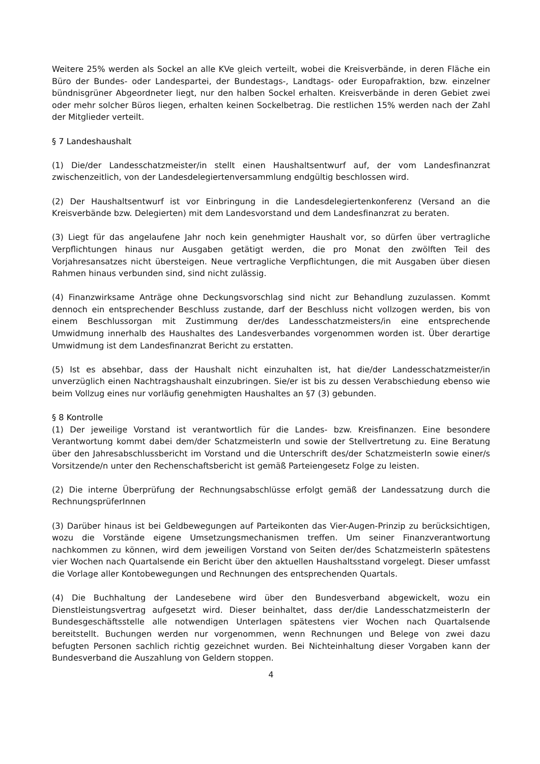Weitere 25% werden als Sockel an alle KVe gleich verteilt, wobei die Kreisverbände, in deren Fläche ein Büro der Bundes- oder Landespartei, der Bundestags-, Landtags- oder Europafraktion, bzw. einzelner bündnisgrüner Abgeordneter liegt, nur den halben Sockel erhalten. Kreisverbände in deren Gebiet zwei oder mehr solcher Büros liegen, erhalten keinen Sockelbetrag. Die restlichen 15% werden nach der Zahl der Mitglieder verteilt.
§ 7 Landeshaushalt
(1) Die/der Landesschatzmeister/in stellt einen Haushaltsentwurf auf, der vom Landesfinanzrat zwischenzeitlich, von der Landesdelegiertenversammlung endgültig beschlossen wird.
(2) Der Haushaltsentwurf ist vor Einbringung in die Landesdelegiertenkonferenz (Versand an die Kreisverbände bzw. Delegierten) mit dem Landesvorstand und dem Landesfinanzrat zu beraten.
(3) Liegt für das angelaufene Jahr noch kein genehmigter Haushalt vor, so dürfen über vertragliche Verpflichtungen hinaus nur Ausgaben getätigt werden, die pro Monat den zwölften Teil des Vorjahresansatzes nicht übersteigen. Neue vertragliche Verpflichtungen, die mit Ausgaben über diesen Rahmen hinaus verbunden sind, sind nicht zulässig.
(4) Finanzwirksame Anträge ohne Deckungsvorschlag sind nicht zur Behandlung zuzulassen. Kommt dennoch ein entsprechender Beschluss zustande, darf der Beschluss nicht vollzogen werden, bis von einem Beschlussorgan mit Zustimmung der/des Landesschatzmeisters/in eine entsprechende Umwidmung innerhalb des Haushaltes des Landesverbandes vorgenommen worden ist. Über derartige Umwidmung ist dem Landesfinanzrat Bericht zu erstatten.
(5) Ist es absehbar, dass der Haushalt nicht einzuhalten ist, hat die/der Landesschatzmeister/in unverzüglich einen Nachtragshaushalt einzubringen. Sie/er ist bis zu dessen Verabschiedung ebenso wie beim Vollzug eines nur vorläufig genehmigten Haushaltes an §7 (3) gebunden.
§ 8 Kontrolle
(1) Der jeweilige Vorstand ist verantwortlich für die Landes- bzw. Kreisfinanzen. Eine besondere Verantwortung kommt dabei dem/der SchatzmeisterIn und sowie der Stellvertretung zu. Eine Beratung über den Jahresabschlussbericht im Vorstand und die Unterschrift des/der SchatzmeisterIn sowie einer/s Vorsitzende/n unter den Rechenschaftsbericht ist gemäß Parteiengesetz Folge zu leisten.
(2) Die interne Überprüfung der Rechnungsabschlüsse erfolgt gemäß der Landessatzung durch die RechnungsprüferInnen
(3) Darüber hinaus ist bei Geldbewegungen auf Parteikonten das Vier-Augen-Prinzip zu berücksichtigen, wozu die Vorstände eigene Umsetzungsmechanismen treffen. Um seiner Finanzverantwortung nachkommen zu können, wird dem jeweiligen Vorstand von Seiten der/des SchatzmeisterIn spätestens vier Wochen nach Quartalsende ein Bericht über den aktuellen Haushaltsstand vorgelegt. Dieser umfasst die Vorlage aller Kontobewegungen und Rechnungen des entsprechenden Quartals.
(4) Die Buchhaltung der Landesebene wird über den Bundesverband abgewickelt, wozu ein Dienstleistungsvertrag aufgesetzt wird. Dieser beinhaltet, dass der/die LandesschatzmeisterIn der Bundesgeschäftsstelle alle notwendigen Unterlagen spätestens vier Wochen nach Quartalsende bereitstellt. Buchungen werden nur vorgenommen, wenn Rechnungen und Belege von zwei dazu befugten Personen sachlich richtig gezeichnet wurden. Bei Nichteinhaltung dieser Vorgaben kann der Bundesverband die Auszahlung von Geldern stoppen.
4